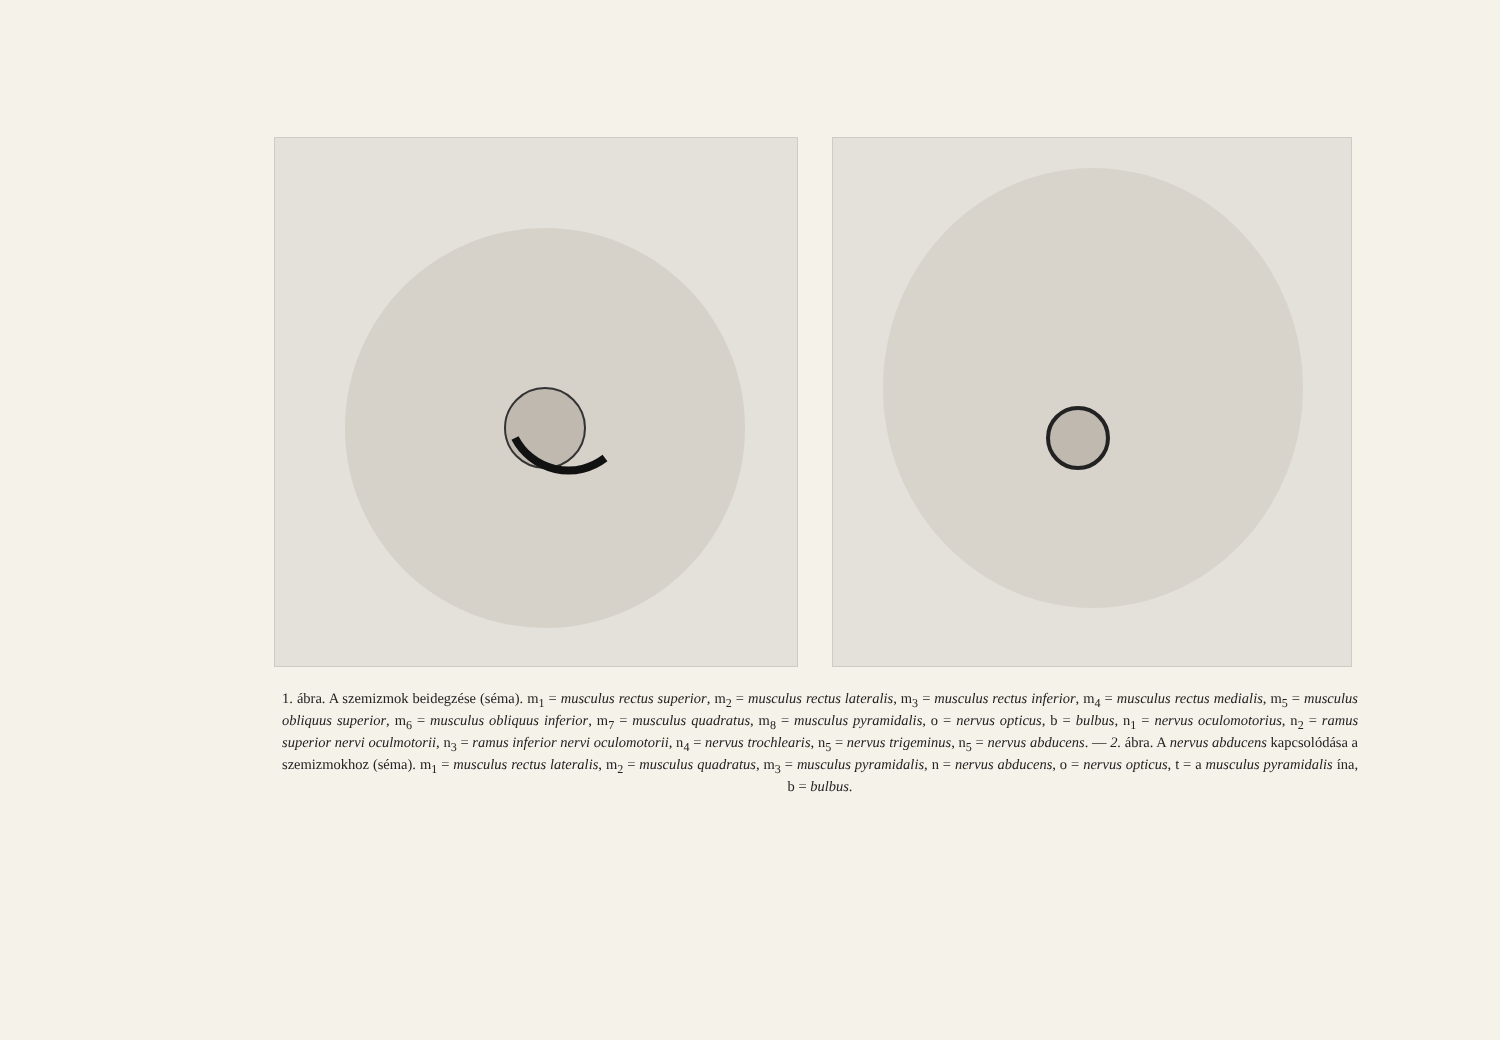1. ábra. A szemizmok beidegzése (séma). m<sub>1</sub> = musculus rectus superior, m<sub>2</sub> = musculus rectus lateralis, m<sub>3</sub> = musculus rectus inferior, m<sub>4</sub> = musculus rectus medialis, m<sub>5</sub> = musculus obliquus superior, m<sub>6</sub> = musculus obliquus inferior, m<sub>7</sub> = musculus quadratus, m<sub>8</sub> = musculus pyramidalis, o = nervus opticus, b = bulbus, n<sub>1</sub> = nervus oculomotorius, n<sub>2</sub> = ramus superior nervi oculmotorii, n<sub>3</sub> = ramus inferior nervi oculomotorii, n<sub>4</sub> = nervus trochlearis, n<sub>5</sub> = nervus trigeminus, n<sub>5</sub> = nervus abducens. — 2. ábra. A nervus abducens kapcsolódása a szemizmokhoz (séma). m<sub>1</sub> = musculus rectus lateralis, m<sub>2</sub> = musculus quadratus, m<sub>3</sub> = musculus pyramidalis, n = nervus abducens, o = nervus opticus, t = a musculus pyramidalis ína, b = bulbus.